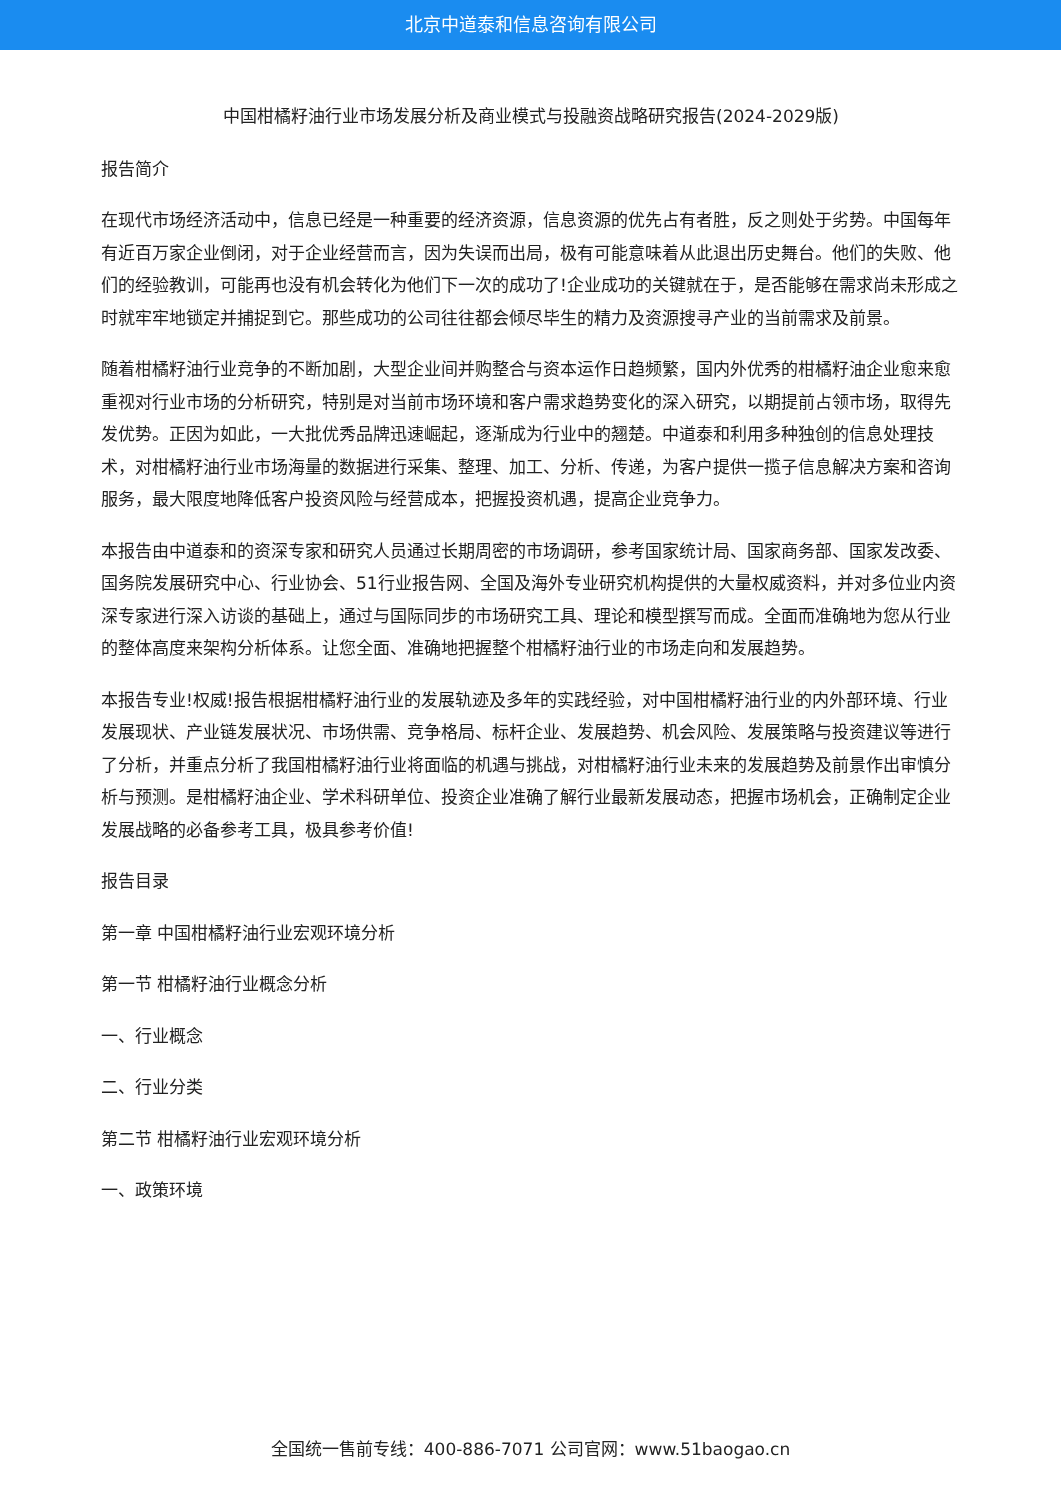北京中道泰和信息咨询有限公司
中国柑橘籽油行业市场发展分析及商业模式与投融资战略研究报告(2024-2029版)
报告简介
在现代市场经济活动中，信息已经是一种重要的经济资源，信息资源的优先占有者胜，反之则处于劣势。中国每年有近百万家企业倒闭，对于企业经营而言，因为失误而出局，极有可能意味着从此退出历史舞台。他们的失败、他们的经验教训，可能再也没有机会转化为他们下一次的成功了!企业成功的关键就在于，是否能够在需求尚未形成之时就牢牢地锁定并捕捉到它。那些成功的公司往往都会倾尽毕生的精力及资源搜寻产业的当前需求及前景。
随着柑橘籽油行业竞争的不断加剧，大型企业间并购整合与资本运作日趋频繁，国内外优秀的柑橘籽油企业愈来愈重视对行业市场的分析研究，特别是对当前市场环境和客户需求趋势变化的深入研究，以期提前占领市场，取得先发优势。正因为如此，一大批优秀品牌迅速崛起，逐渐成为行业中的翘楚。中道泰和利用多种独创的信息处理技术，对柑橘籽油行业市场海量的数据进行采集、整理、加工、分析、传递，为客户提供一揽子信息解决方案和咨询服务，最大限度地降低客户投资风险与经营成本，把握投资机遇，提高企业竞争力。
本报告由中道泰和的资深专家和研究人员通过长期周密的市场调研，参考国家统计局、国家商务部、国家发改委、国务院发展研究中心、行业协会、51行业报告网、全国及海外专业研究机构提供的大量权威资料，并对多位业内资深专家进行深入访谈的基础上，通过与国际同步的市场研究工具、理论和模型撰写而成。全面而准确地为您从行业的整体高度来架构分析体系。让您全面、准确地把握整个柑橘籽油行业的市场走向和发展趋势。
本报告专业!权威!报告根据柑橘籽油行业的发展轨迹及多年的实践经验，对中国柑橘籽油行业的内外部环境、行业发展现状、产业链发展状况、市场供需、竞争格局、标杆企业、发展趋势、机会风险、发展策略与投资建议等进行了分析，并重点分析了我国柑橘籽油行业将面临的机遇与挑战，对柑橘籽油行业未来的发展趋势及前景作出审慎分析与预测。是柑橘籽油企业、学术科研单位、投资企业准确了解行业最新发展动态，把握市场机会，正确制定企业发展战略的必备参考工具，极具参考价值!
报告目录
第一章 中国柑橘籽油行业宏观环境分析
第一节 柑橘籽油行业概念分析
一、行业概念
二、行业分类
第二节 柑橘籽油行业宏观环境分析
一、政策环境
全国统一售前专线：400-886-7071 公司官网：www.51baogao.cn